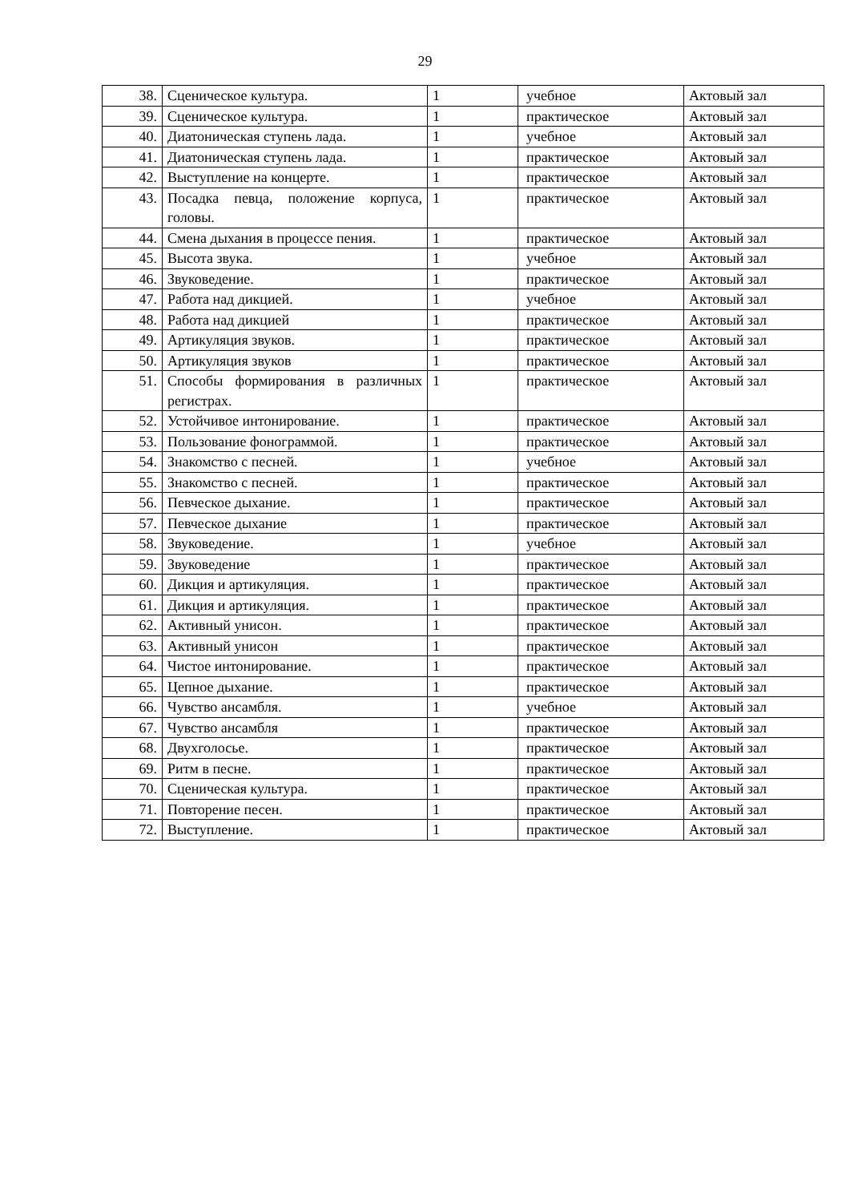29
| 38. | Сценическое культура. | 1 | учебное | Актовый зал |
| 39. | Сценическое культура. | 1 | практическое | Актовый зал |
| 40. | Диатоническая ступень лада. | 1 | учебное | Актовый зал |
| 41. | Диатоническая ступень лада. | 1 | практическое | Актовый зал |
| 42. | Выступление на концерте. | 1 | практическое | Актовый зал |
| 43. | Посадка певца, положение корпуса, головы. | 1 | практическое | Актовый зал |
| 44. | Смена дыхания в процессе пения. | 1 | практическое | Актовый зал |
| 45. | Высота звука. | 1 | учебное | Актовый зал |
| 46. | Звуковедение. | 1 | практическое | Актовый зал |
| 47. | Работа над дикцией. | 1 | учебное | Актовый зал |
| 48. | Работа над дикцией | 1 | практическое | Актовый зал |
| 49. | Артикуляция звуков. | 1 | практическое | Актовый зал |
| 50. | Артикуляция звуков | 1 | практическое | Актовый зал |
| 51. | Способы формирования в различных регистрах. | 1 | практическое | Актовый зал |
| 52. | Устойчивое интонирование. | 1 | практическое | Актовый зал |
| 53. | Пользование фонограммой. | 1 | практическое | Актовый зал |
| 54. | Знакомство с песней. | 1 | учебное | Актовый зал |
| 55. | Знакомство с песней. | 1 | практическое | Актовый зал |
| 56. | Певческое дыхание. | 1 | практическое | Актовый зал |
| 57. | Певческое дыхание | 1 | практическое | Актовый зал |
| 58. | Звуковедение. | 1 | учебное | Актовый зал |
| 59. | Звуковедение | 1 | практическое | Актовый зал |
| 60. | Дикция и артикуляция. | 1 | практическое | Актовый зал |
| 61. | Дикция и артикуляция. | 1 | практическое | Актовый зал |
| 62. | Активный унисон. | 1 | практическое | Актовый зал |
| 63. | Активный унисон | 1 | практическое | Актовый зал |
| 64. | Чистое интонирование. | 1 | практическое | Актовый зал |
| 65. | Цепное дыхание. | 1 | практическое | Актовый зал |
| 66. | Чувство ансамбля. | 1 | учебное | Актовый зал |
| 67. | Чувство ансамбля | 1 | практическое | Актовый зал |
| 68. | Двухголосье. | 1 | практическое | Актовый зал |
| 69. | Ритм в песне. | 1 | практическое | Актовый зал |
| 70. | Сценическая культура. | 1 | практическое | Актовый зал |
| 71. | Повторение песен. | 1 | практическое | Актовый зал |
| 72. | Выступление. | 1 | практическое | Актовый зал |